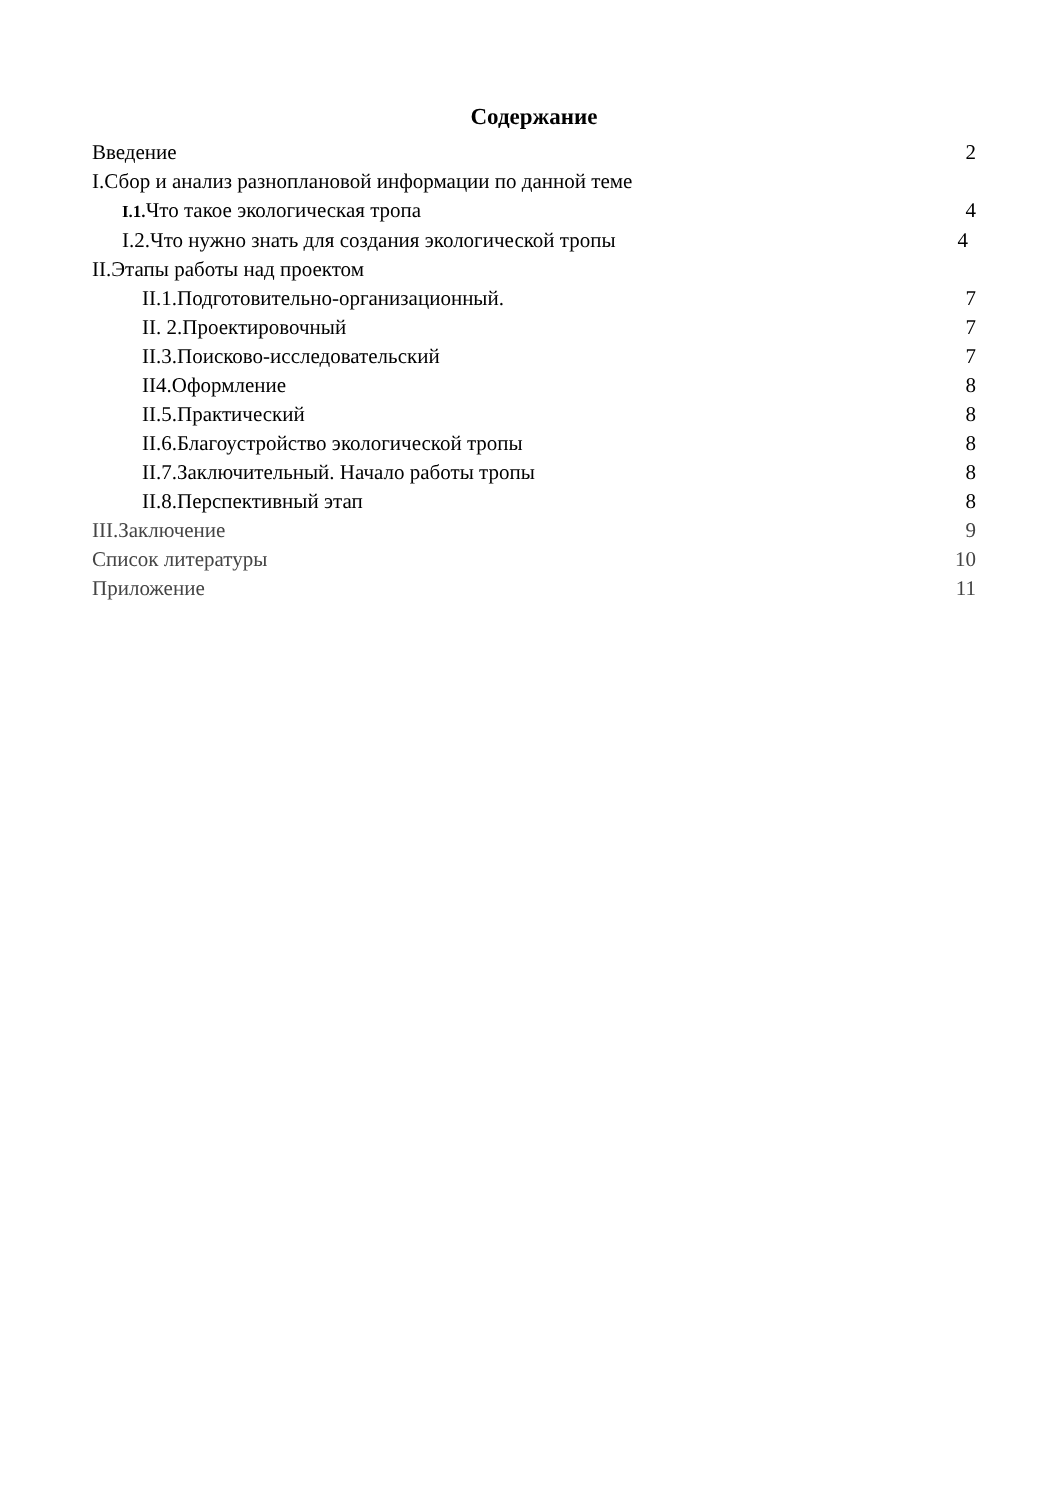Содержание
Введение 2
I.Сбор и анализ разноплановой информации по данной теме
I.1. Что такое экологическая тропа 4
I.2.Что нужно знать для создания экологической тропы 4
II.Этапы работы над проектом
II.1.Подготовительно-организационный. 7
II. 2.Проектировочный 7
II.3.Поисково-исследовательский 7
II4.Оформление 8
II.5.Практический 8
II.6.Благоустройство экологической тропы 8
II.7.Заключительный. Начало работы тропы 8
II.8.Перспективный этап 8
III.Заключение 9
Список литературы 10
Приложение 11